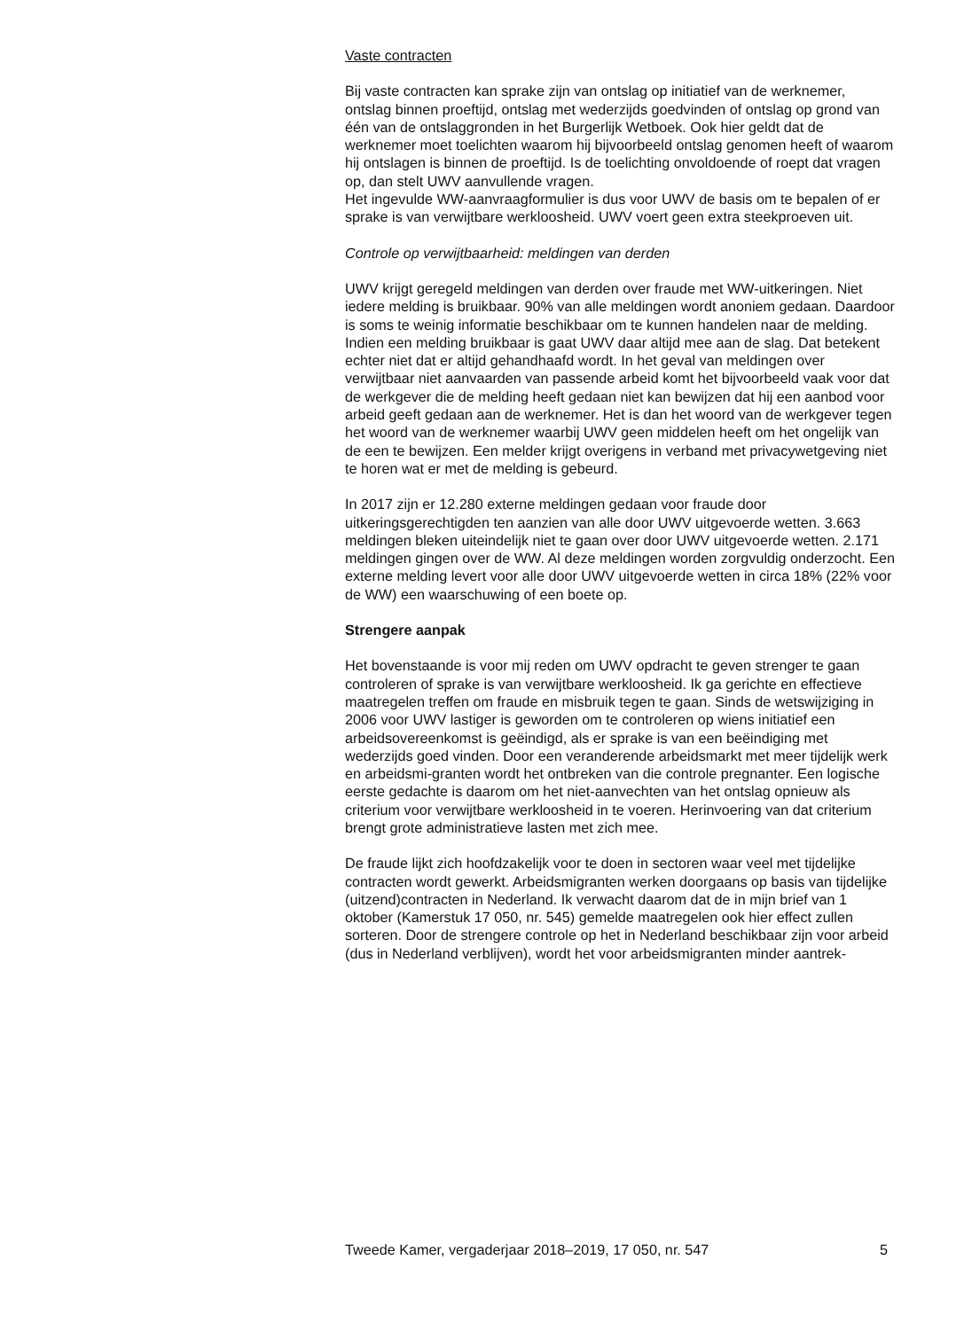Vaste contracten
Bij vaste contracten kan sprake zijn van ontslag op initiatief van de werknemer, ontslag binnen proeftijd, ontslag met wederzijds goedvinden of ontslag op grond van één van de ontslaggronden in het Burgerlijk Wetboek. Ook hier geldt dat de werknemer moet toelichten waarom hij bijvoorbeeld ontslag genomen heeft of waarom hij ontslagen is binnen de proeftijd. Is de toelichting onvoldoende of roept dat vragen op, dan stelt UWV aanvullende vragen.
Het ingevulde WW-aanvraagformulier is dus voor UWV de basis om te bepalen of er sprake is van verwijtbare werkloosheid. UWV voert geen extra steekproeven uit.
Controle op verwijtbaarheid: meldingen van derden
UWV krijgt geregeld meldingen van derden over fraude met WW-uitkeringen. Niet iedere melding is bruikbaar. 90% van alle meldingen wordt anoniem gedaan. Daardoor is soms te weinig informatie beschikbaar om te kunnen handelen naar de melding. Indien een melding bruikbaar is gaat UWV daar altijd mee aan de slag. Dat betekent echter niet dat er altijd gehandhaafd wordt. In het geval van meldingen over verwijtbaar niet aanvaarden van passende arbeid komt het bijvoorbeeld vaak voor dat de werkgever die de melding heeft gedaan niet kan bewijzen dat hij een aanbod voor arbeid geeft gedaan aan de werknemer. Het is dan het woord van de werkgever tegen het woord van de werknemer waarbij UWV geen middelen heeft om het ongelijk van de een te bewijzen. Een melder krijgt overigens in verband met privacywetgeving niet te horen wat er met de melding is gebeurd.
In 2017 zijn er 12.280 externe meldingen gedaan voor fraude door uitkeringsgerechtigden ten aanzien van alle door UWV uitgevoerde wetten. 3.663 meldingen bleken uiteindelijk niet te gaan over door UWV uitgevoerde wetten. 2.171 meldingen gingen over de WW. Al deze meldingen worden zorgvuldig onderzocht. Een externe melding levert voor alle door UWV uitgevoerde wetten in circa 18% (22% voor de WW) een waarschuwing of een boete op.
Strengere aanpak
Het bovenstaande is voor mij reden om UWV opdracht te geven strenger te gaan controleren of sprake is van verwijtbare werkloosheid. Ik ga gerichte en effectieve maatregelen treffen om fraude en misbruik tegen te gaan. Sinds de wetswijziging in 2006 voor UWV lastiger is geworden om te controleren op wiens initiatief een arbeidsovereenkomst is geëindigd, als er sprake is van een beëindiging met wederzijds goed vinden. Door een veranderende arbeidsmarkt met meer tijdelijk werk en arbeidsmi-granten wordt het ontbreken van die controle pregnanter. Een logische eerste gedachte is daarom om het niet-aanvechten van het ontslag opnieuw als criterium voor verwijtbare werkloosheid in te voeren. Herinvoering van dat criterium brengt grote administratieve lasten met zich mee.
De fraude lijkt zich hoofdzakelijk voor te doen in sectoren waar veel met tijdelijke contracten wordt gewerkt. Arbeidsmigranten werken doorgaans op basis van tijdelijke (uitzend)contracten in Nederland. Ik verwacht daarom dat de in mijn brief van 1 oktober (Kamerstuk 17 050, nr. 545) gemelde maatregelen ook hier effect zullen sorteren. Door de strengere controle op het in Nederland beschikbaar zijn voor arbeid (dus in Nederland verblijven), wordt het voor arbeidsmigranten minder aantrek-
Tweede Kamer, vergaderjaar 2018–2019, 17 050, nr. 547 5